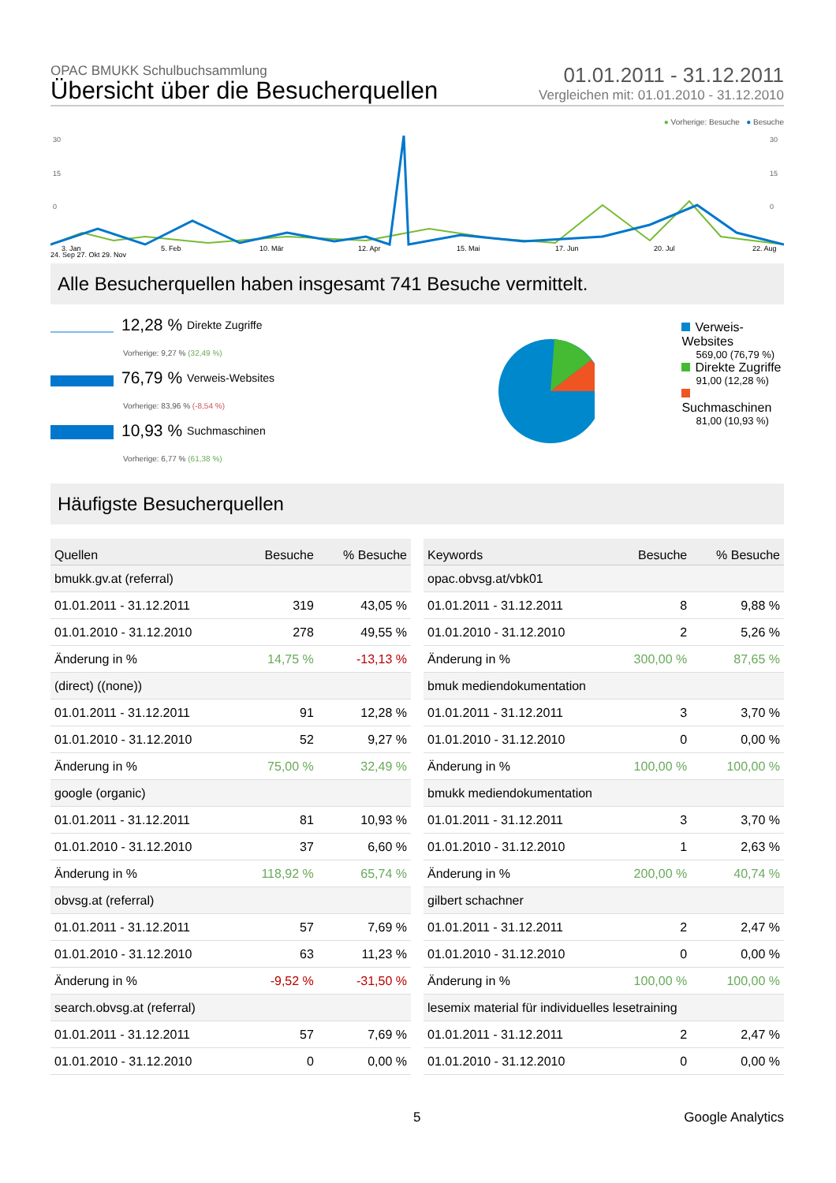OPAC BMUKK Schulbuchsammlung
Übersicht über die Besucherquellen
01.01.2011 - 31.12.2011
Vergleichen mit: 01.01.2010 - 31.12.2010
● Vorherige: Besuche ● Besuche
30
15
0
30
15
0
3. Jan
5. Feb
10. Mär
12. Apr
15. Mai
17. Jun
20. Jul
22. Aug
24. Sep 27. Okt 29. Nov
Alle Besucherquellen haben insgesamt 741 Besuche vermittelt.
12,28 % Direkte Zugriffe
Vorherige: 9,27 % (32,49 %)
76,79 % Verweis-Websites
Vorherige: 83,96 % (-8,54 %)
10,93 % Suchmaschinen
Vorherige: 6,77 % (61,38 %)
Verweis-Websites
569,00 (76,79 %)
Direkte Zugriffe
91,00 (12,28 %)
Suchmaschinen
81,00 (10,93 %)
Häufigste Besucherquellen
| Quellen | Besuche | % Besuche |
| --- | --- | --- |
| bmukk.gv.at (referral) | | |
| 01.01.2011 - 31.12.2011 | 319 | 43,05 % |
| 01.01.2010 - 31.12.2010 | 278 | 49,55 % |
| Änderung in % | 14,75 % | -13,13 % |
| (direct) ((none)) | | |
| 01.01.2011 - 31.12.2011 | 91 | 12,28 % |
| 01.01.2010 - 31.12.2010 | 52 | 9,27 % |
| Änderung in % | 75,00 % | 32,49 % |
| google (organic) | | |
| 01.01.2011 - 31.12.2011 | 81 | 10,93 % |
| 01.01.2010 - 31.12.2010 | 37 | 6,60 % |
| Änderung in % | 118,92 % | 65,74 % |
| obvsg.at (referral) | | |
| 01.01.2011 - 31.12.2011 | 57 | 7,69 % |
| 01.01.2010 - 31.12.2010 | 63 | 11,23 % |
| Änderung in % | -9,52 % | -31,50 % |
| search.obvsg.at (referral) | | |
| 01.01.2011 - 31.12.2011 | 57 | 7,69 % |
| 01.01.2010 - 31.12.2010 | 0 | 0,00 % |
| Keywords | Besuche | % Besuche |
| --- | --- | --- |
| opac.obvsg.at/vbk01 | | |
| 01.01.2011 - 31.12.2011 | 8 | 9,88 % |
| 01.01.2010 - 31.12.2010 | 2 | 5,26 % |
| Änderung in % | 300,00 % | 87,65 % |
| bmuk mediendokumentation | | |
| 01.01.2011 - 31.12.2011 | 3 | 3,70 % |
| 01.01.2010 - 31.12.2010 | 0 | 0,00 % |
| Änderung in % | 100,00 % | 100,00 % |
| bmukk mediendokumentation | | |
| 01.01.2011 - 31.12.2011 | 3 | 3,70 % |
| 01.01.2010 - 31.12.2010 | 1 | 2,63 % |
| Änderung in % | 200,00 % | 40,74 % |
| gilbert schachner | | |
| 01.01.2011 - 31.12.2011 | 2 | 2,47 % |
| 01.01.2010 - 31.12.2010 | 0 | 0,00 % |
| Änderung in % | 100,00 % | 100,00 % |
| lesemix material für individuelles lesetraining | | |
| 01.01.2011 - 31.12.2011 | 2 | 2,47 % |
| 01.01.2010 - 31.12.2010 | 0 | 0,00 % |
5 Google Analytics